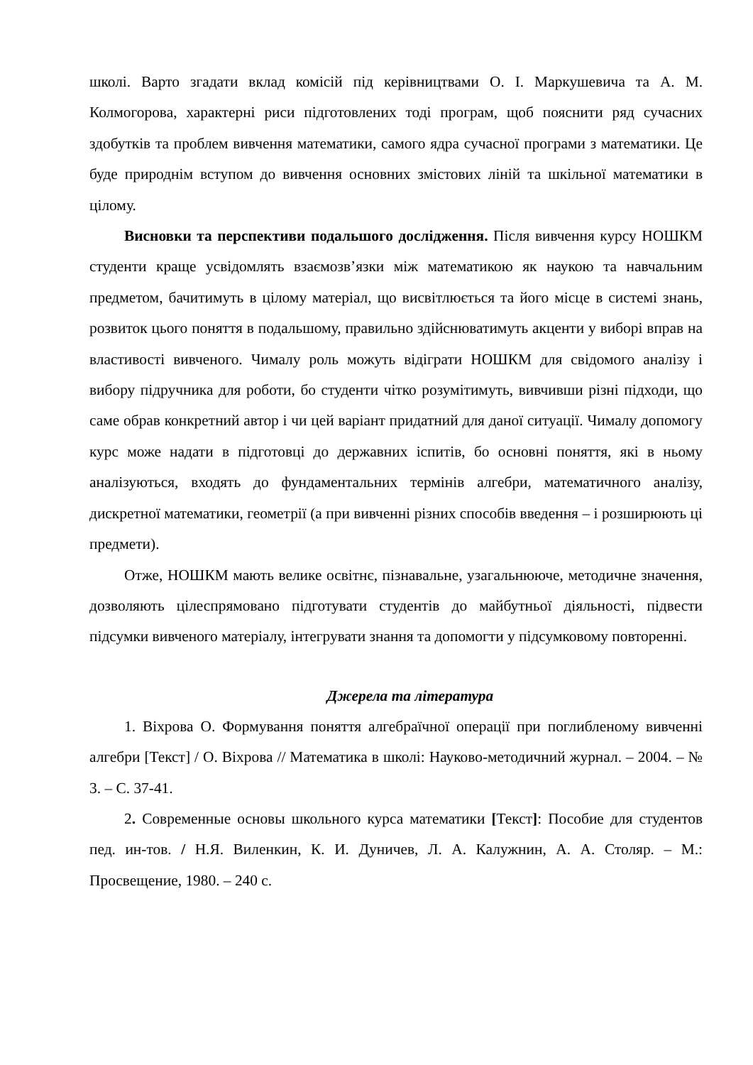школі. Варто згадати вклад комісій під керівництвами О. І. Маркушевича та А. М. Колмогорова, характерні риси підготовлених тоді програм, щоб пояснити ряд сучасних здобутків та проблем вивчення математики, самого ядра сучасної програми з математики. Це буде природнім вступом до вивчення основних змістових ліній та шкільної математики в цілому.
Висновки та перспективи подальшого дослідження. Після вивчення курсу НОШКМ студенти краще усвідомлять взаємозв’язки між математикою як наукою та навчальним предметом, бачитимуть в цілому матеріал, що висвітлюється та його місце в системі знань, розвиток цього поняття в подальшому, правильно здійснюватимуть акценти у виборі вправ на властивості вивченого. Чималу роль можуть відіграти НОШКМ для свідомого аналізу і вибору підручника для роботи, бо студенти чітко розумітимуть, вивчивши різні підходи, що саме обрав конкретний автор і чи цей варіант придатний для даної ситуації. Чималу допомогу курс може надати в підготовці до державних іспитів, бо основні поняття, які в ньому аналізуються, входять до фундаментальних термінів алгебри, математичного аналізу, дискретної математики, геометрії (а при вивченні різних способів введення – і розширюють ці предмети).
Отже, НОШКМ мають велике освітнє, пізнавальне, узагальнююче, методичне значення, дозволяють цілеспрямовано підготувати студентів до майбутньої діяльності, підвести підсумки вивченого матеріалу, інтегрувати знання та допомогти у підсумковому повторенні.
Джерела та література
1. Віхрова О. Формування поняття алгебраїчної операції при поглибленому вивченні алгебри [Текст] / О. Віхрова // Математика в школі: Науково-методичний журнал. – 2004. – № 3. – С. 37-41.
2. Современные основы школьного курса математики [Текст]: Пособие для студентов пед. ин-тов. / Н.Я. Виленкин, К. И. Дуничев, Л. А. Калужнин, А. А. Столяр. – М.: Просвещение, 1980. – 240 с.